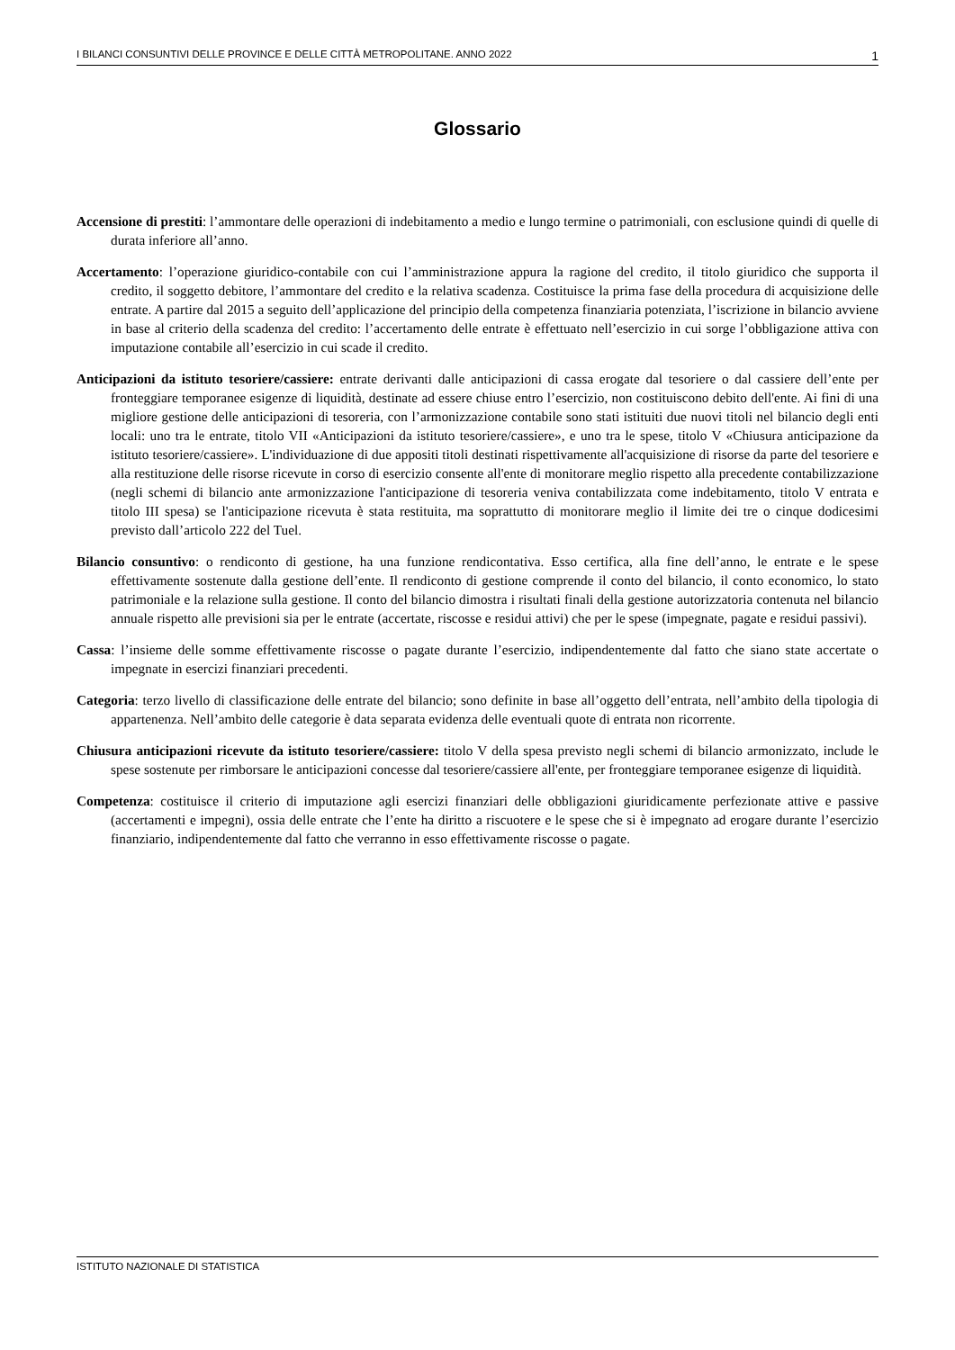I BILANCI CONSUNTIVI DELLE PROVINCE E DELLE CITTÀ METROPOLITANE. ANNO 2022 1
Glossario
Accensione di prestiti: l’ammontare delle operazioni di indebitamento a medio e lungo termine o patrimoniali, con esclusione quindi di quelle di durata inferiore all’anno.
Accertamento: l’operazione giuridico-contabile con cui l’amministrazione appura la ragione del credito, il titolo giuridico che supporta il credito, il soggetto debitore, l’ammontare del credito e la relativa scadenza. Costituisce la prima fase della procedura di acquisizione delle entrate. A partire dal 2015 a seguito dell’applicazione del principio della competenza finanziaria potenziata, l’iscrizione in bilancio avviene in base al criterio della scadenza del credito: l’accertamento delle entrate è effettuato nell’esercizio in cui sorge l’obbligazione attiva con imputazione contabile all’esercizio in cui scade il credito.
Anticipazioni da istituto tesoriere/cassiere: entrate derivanti dalle anticipazioni di cassa erogate dal tesoriere o dal cassiere dell’ente per fronteggiare temporanee esigenze di liquidità, destinate ad essere chiuse entro l’esercizio, non costituiscono debito dell'ente. Ai fini di una migliore gestione delle anticipazioni di tesoreria, con l’armonizzazione contabile sono stati istituiti due nuovi titoli nel bilancio degli enti locali: uno tra le entrate, titolo VII «Anticipazioni da istituto tesoriere/cassiere», e uno tra le spese, titolo V «Chiusura anticipazione da istituto tesoriere/cassiere». L'individuazione di due appositi titoli destinati rispettivamente all'acquisizione di risorse da parte del tesoriere e alla restituzione delle risorse ricevute in corso di esercizio consente all'ente di monitorare meglio rispetto alla precedente contabilizzazione (negli schemi di bilancio ante armonizzazione l'anticipazione di tesoreria veniva contabilizzata come indebitamento, titolo V entrata e titolo III spesa) se l'anticipazione ricevuta è stata restituita, ma soprattutto di monitorare meglio il limite dei tre o cinque dodicesimi previsto dall’articolo 222 del Tuel.
Bilancio consuntivo: o rendiconto di gestione, ha una funzione rendicontativa. Esso certifica, alla fine dell’anno, le entrate e le spese effettivamente sostenute dalla gestione dell’ente. Il rendiconto di gestione comprende il conto del bilancio, il conto economico, lo stato patrimoniale e la relazione sulla gestione. Il conto del bilancio dimostra i risultati finali della gestione autorizzatoria contenuta nel bilancio annuale rispetto alle previsioni sia per le entrate (accertate, riscosse e residui attivi) che per le spese (impegnate, pagate e residui passivi).
Cassa: l’insieme delle somme effettivamente riscosse o pagate durante l’esercizio, indipendentemente dal fatto che siano state accertate o impegnate in esercizi finanziari precedenti.
Categoria: terzo livello di classificazione delle entrate del bilancio; sono definite in base all’oggetto dell’entrata, nell’ambito della tipologia di appartenenza. Nell’ambito delle categorie è data separata evidenza delle eventuali quote di entrata non ricorrente.
Chiusura anticipazioni ricevute da istituto tesoriere/cassiere: titolo V della spesa previsto negli schemi di bilancio armonizzato, include le spese sostenute per rimborsare le anticipazioni concesse dal tesoriere/cassiere all'ente, per fronteggiare temporanee esigenze di liquidità.
Competenza: costituisce il criterio di imputazione agli esercizi finanziari delle obbligazioni giuridicamente perfezionate attive e passive (accertamenti e impegni), ossia delle entrate che l’ente ha diritto a riscuotere e le spese che si è impegnato ad erogare durante l’esercizio finanziario, indipendentemente dal fatto che verranno in esso effettivamente riscosse o pagate.
ISTITUTO NAZIONALE DI STATISTICA